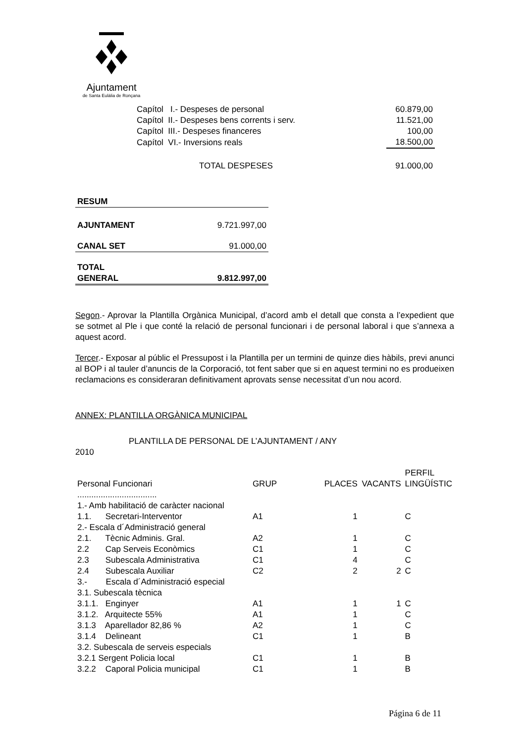Ajuntament
de Santa Eulàlia de Ronçana
| Capítol I.- Despeses de personal | 60.879,00 |
| Capítol II.- Despeses bens corrents i serv. | 11.521,00 |
| Capítol III.- Despeses financeres | 100,00 |
| Capítol VI.- Inversions reals | 18.500,00 |
| TOTAL DESPESES | 91.000,00 |
| RESUM | |
| AJUNTAMENT | 9.721.997,00 |
| CANAL SET | 91.000,00 |
| TOTAL GENERAL | 9.812.997,00 |
Segon.- Aprovar la Plantilla Orgànica Municipal, d’acord amb el detall que consta a l’expedient que se sotmet al Ple i que conté la relació de personal funcionari i de personal laboral i que s’annexa a aquest acord.
Tercer.- Exposar al públic el Pressupost i la Plantilla per un termini de quinze dies hàbils, previ anunci al BOP i al tauler d’anuncis de la Corporació, tot fent saber que si en aquest termini no es produeixen reclamacions es consideraran definitivament aprovats sense necessitat d’un nou acord.
ANNEX: PLANTILLA ORGÀNICA MUNICIPAL
PLANTILLA DE PERSONAL DE L’AJUNTAMENT / ANY
2010
| Personal Funcionari | GRUP | PLACES | VACANTS | PERFIL LINGÜÍSTIC |
| .................................. | | | | |
| 1.- Amb habilitació de caràcter nacional | | | | |
| 1.1. Secretari-Interventor | A1 | 1 | | C |
| 2.- Escala d´Administració general | | | | |
| 2.1. Tècnic Adminis. Gral. | A2 | 1 | | C |
| 2.2 Cap Serveis Econòmics | C1 | 1 | | C |
| 2.3 Subescala Administrativa | C1 | 4 | | C |
| 2.4 Subescala Auxiliar | C2 | 2 | 2 | C |
| 3.- Escala d´Administració especial | | | | |
| 3.1. Subescala tècnica | | | | |
| 3.1.1. Enginyer | A1 | 1 | 1 | C |
| 3.1.2. Arquitecte 55% | A1 | 1 | | C |
| 3.1.3 Aparellador 82,86 % | A2 | 1 | | C |
| 3.1.4 Delineant | C1 | 1 | | B |
| 3.2. Subescala de serveis especials | | | | |
| 3.2.1 Sergent Policia local | C1 | 1 | | B |
| 3.2.2 Caporal Policia municipal | C1 | 1 | | B |
Página 6 de 11